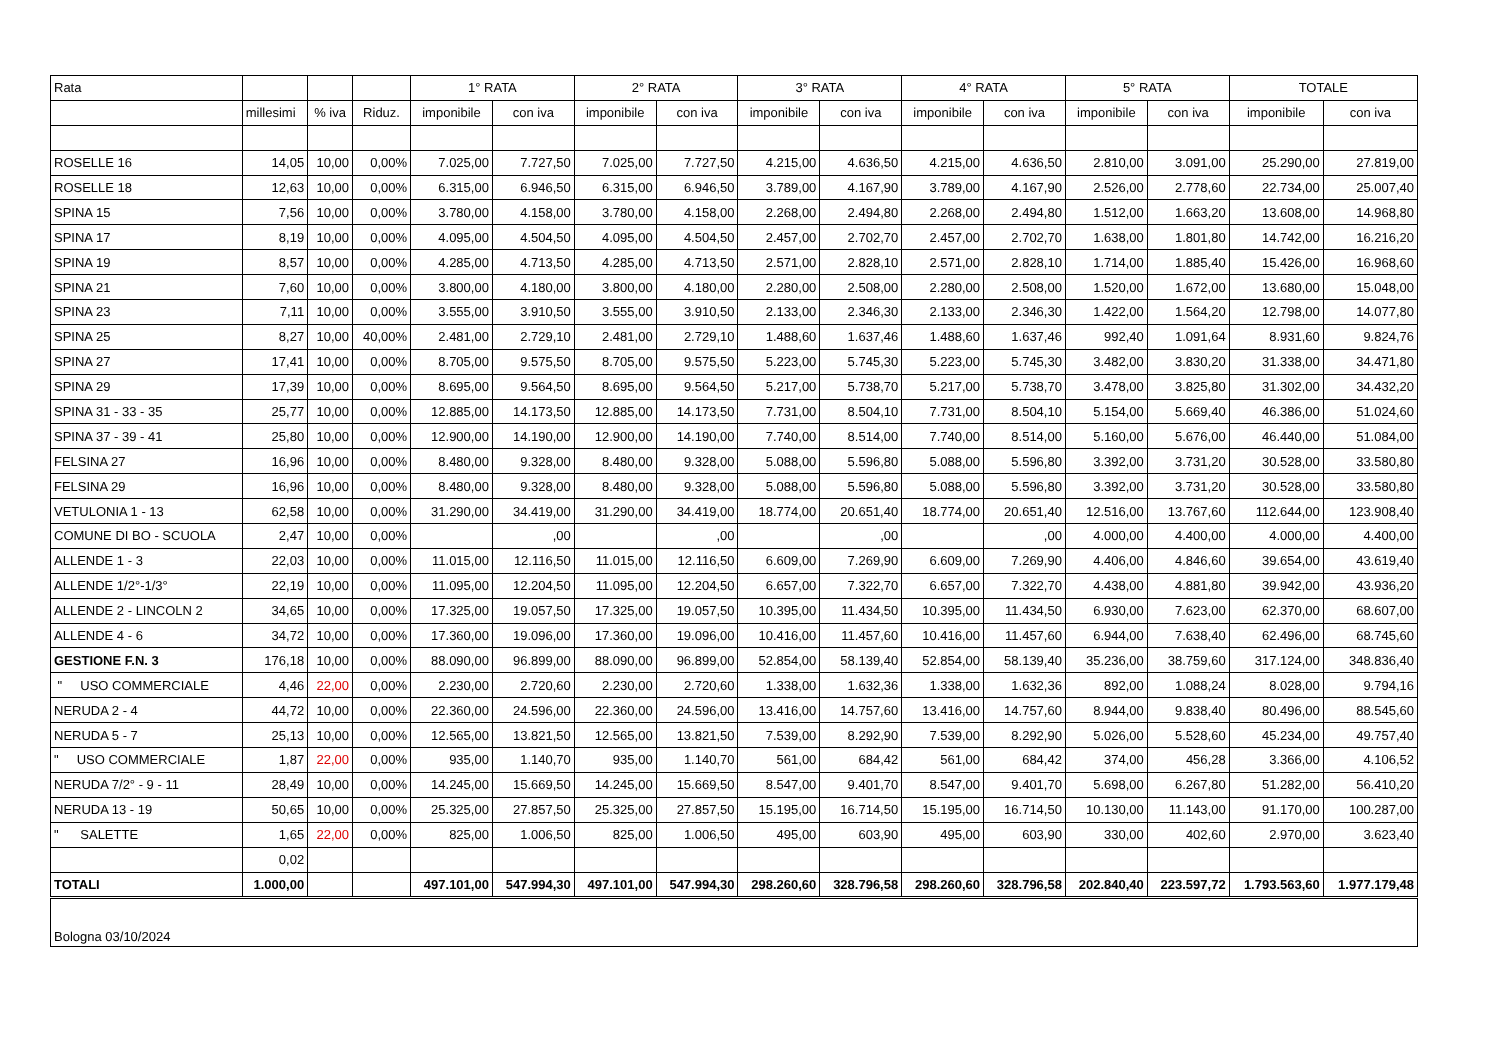| Rata | | | | 1° RATA | | 2° RATA | | 3° RATA | | 4° RATA | | 5° RATA | | TOTALE | |
| --- | --- | --- | --- | --- | --- | --- | --- | --- | --- | --- | --- | --- | --- | --- | --- |
| | millesimi | % iva | Riduz. | imponibile | con iva | imponibile | con iva | imponibile | con iva | imponibile | con iva | imponibile | con iva | imponibile | con iva |
| ROSELLE 16 | 14,05 | 10,00 | 0,00% | 7.025,00 | 7.727,50 | 7.025,00 | 7.727,50 | 4.215,00 | 4.636,50 | 4.215,00 | 4.636,50 | 2.810,00 | 3.091,00 | 25.290,00 | 27.819,00 |
| ROSELLE 18 | 12,63 | 10,00 | 0,00% | 6.315,00 | 6.946,50 | 6.315,00 | 6.946,50 | 3.789,00 | 4.167,90 | 3.789,00 | 4.167,90 | 2.526,00 | 2.778,60 | 22.734,00 | 25.007,40 |
| SPINA 15 | 7,56 | 10,00 | 0,00% | 3.780,00 | 4.158,00 | 3.780,00 | 4.158,00 | 2.268,00 | 2.494,80 | 2.268,00 | 2.494,80 | 1.512,00 | 1.663,20 | 13.608,00 | 14.968,80 |
| SPINA 17 | 8,19 | 10,00 | 0,00% | 4.095,00 | 4.504,50 | 4.095,00 | 4.504,50 | 2.457,00 | 2.702,70 | 2.457,00 | 2.702,70 | 1.638,00 | 1.801,80 | 14.742,00 | 16.216,20 |
| SPINA 19 | 8,57 | 10,00 | 0,00% | 4.285,00 | 4.713,50 | 4.285,00 | 4.713,50 | 2.571,00 | 2.828,10 | 2.571,00 | 2.828,10 | 1.714,00 | 1.885,40 | 15.426,00 | 16.968,60 |
| SPINA 21 | 7,60 | 10,00 | 0,00% | 3.800,00 | 4.180,00 | 3.800,00 | 4.180,00 | 2.280,00 | 2.508,00 | 2.280,00 | 2.508,00 | 1.520,00 | 1.672,00 | 13.680,00 | 15.048,00 |
| SPINA 23 | 7,11 | 10,00 | 0,00% | 3.555,00 | 3.910,50 | 3.555,00 | 3.910,50 | 2.133,00 | 2.346,30 | 2.133,00 | 2.346,30 | 1.422,00 | 1.564,20 | 12.798,00 | 14.077,80 |
| SPINA 25 | 8,27 | 10,00 | 40,00% | 2.481,00 | 2.729,10 | 2.481,00 | 2.729,10 | 1.488,60 | 1.637,46 | 1.488,60 | 1.637,46 | 992,40 | 1.091,64 | 8.931,60 | 9.824,76 |
| SPINA 27 | 17,41 | 10,00 | 0,00% | 8.705,00 | 9.575,50 | 8.705,00 | 9.575,50 | 5.223,00 | 5.745,30 | 5.223,00 | 5.745,30 | 3.482,00 | 3.830,20 | 31.338,00 | 34.471,80 |
| SPINA 29 | 17,39 | 10,00 | 0,00% | 8.695,00 | 9.564,50 | 8.695,00 | 9.564,50 | 5.217,00 | 5.738,70 | 5.217,00 | 5.738,70 | 3.478,00 | 3.825,80 | 31.302,00 | 34.432,20 |
| SPINA 31 - 33 - 35 | 25,77 | 10,00 | 0,00% | 12.885,00 | 14.173,50 | 12.885,00 | 14.173,50 | 7.731,00 | 8.504,10 | 7.731,00 | 8.504,10 | 5.154,00 | 5.669,40 | 46.386,00 | 51.024,60 |
| SPINA 37 - 39 - 41 | 25,80 | 10,00 | 0,00% | 12.900,00 | 14.190,00 | 12.900,00 | 14.190,00 | 7.740,00 | 8.514,00 | 7.740,00 | 8.514,00 | 5.160,00 | 5.676,00 | 46.440,00 | 51.084,00 |
| FELSINA 27 | 16,96 | 10,00 | 0,00% | 8.480,00 | 9.328,00 | 8.480,00 | 9.328,00 | 5.088,00 | 5.596,80 | 5.088,00 | 5.596,80 | 3.392,00 | 3.731,20 | 30.528,00 | 33.580,80 |
| FELSINA 29 | 16,96 | 10,00 | 0,00% | 8.480,00 | 9.328,00 | 8.480,00 | 9.328,00 | 5.088,00 | 5.596,80 | 5.088,00 | 5.596,80 | 3.392,00 | 3.731,20 | 30.528,00 | 33.580,80 |
| VETULONIA 1 - 13 | 62,58 | 10,00 | 0,00% | 31.290,00 | 34.419,00 | 31.290,00 | 34.419,00 | 18.774,00 | 20.651,40 | 18.774,00 | 20.651,40 | 12.516,00 | 13.767,60 | 112.644,00 | 123.908,40 |
| COMUNE DI BO - SCUOLA | 2,47 | 10,00 | 0,00% | | ,00 | | ,00 | | ,00 | | ,00 | 4.000,00 | 4.400,00 | 4.000,00 | 4.400,00 |
| ALLENDE 1 - 3 | 22,03 | 10,00 | 0,00% | 11.015,00 | 12.116,50 | 11.015,00 | 12.116,50 | 6.609,00 | 7.269,90 | 6.609,00 | 7.269,90 | 4.406,00 | 4.846,60 | 39.654,00 | 43.619,40 |
| ALLENDE 1/2°-1/3° | 22,19 | 10,00 | 0,00% | 11.095,00 | 12.204,50 | 11.095,00 | 12.204,50 | 6.657,00 | 7.322,70 | 6.657,00 | 7.322,70 | 4.438,00 | 4.881,80 | 39.942,00 | 43.936,20 |
| ALLENDE 2 - LINCOLN 2 | 34,65 | 10,00 | 0,00% | 17.325,00 | 19.057,50 | 17.325,00 | 19.057,50 | 10.395,00 | 11.434,50 | 10.395,00 | 11.434,50 | 6.930,00 | 7.623,00 | 62.370,00 | 68.607,00 |
| ALLENDE 4 - 6 | 34,72 | 10,00 | 0,00% | 17.360,00 | 19.096,00 | 17.360,00 | 19.096,00 | 10.416,00 | 11.457,60 | 10.416,00 | 11.457,60 | 6.944,00 | 7.638,40 | 62.496,00 | 68.745,60 |
| GESTIONE F.N. 3 | 176,18 | 10,00 | 0,00% | 88.090,00 | 96.899,00 | 88.090,00 | 96.899,00 | 52.854,00 | 58.139,40 | 52.854,00 | 58.139,40 | 35.236,00 | 38.759,60 | 317.124,00 | 348.836,40 |
| " USO COMMERCIALE | 4,46 | 22,00 | 0,00% | 2.230,00 | 2.720,60 | 2.230,00 | 2.720,60 | 1.338,00 | 1.632,36 | 1.338,00 | 1.632,36 | 892,00 | 1.088,24 | 8.028,00 | 9.794,16 |
| NERUDA 2 - 4 | 44,72 | 10,00 | 0,00% | 22.360,00 | 24.596,00 | 22.360,00 | 24.596,00 | 13.416,00 | 14.757,60 | 13.416,00 | 14.757,60 | 8.944,00 | 9.838,40 | 80.496,00 | 88.545,60 |
| NERUDA 5 - 7 | 25,13 | 10,00 | 0,00% | 12.565,00 | 13.821,50 | 12.565,00 | 13.821,50 | 7.539,00 | 8.292,90 | 7.539,00 | 8.292,90 | 5.026,00 | 5.528,60 | 45.234,00 | 49.757,40 |
| " USO COMMERCIALE | 1,87 | 22,00 | 0,00% | 935,00 | 1.140,70 | 935,00 | 1.140,70 | 561,00 | 684,42 | 561,00 | 684,42 | 374,00 | 456,28 | 3.366,00 | 4.106,52 |
| NERUDA 7/2° - 9 - 11 | 28,49 | 10,00 | 0,00% | 14.245,00 | 15.669,50 | 14.245,00 | 15.669,50 | 8.547,00 | 9.401,70 | 8.547,00 | 9.401,70 | 5.698,00 | 6.267,80 | 51.282,00 | 56.410,20 |
| NERUDA 13 - 19 | 50,65 | 10,00 | 0,00% | 25.325,00 | 27.857,50 | 25.325,00 | 27.857,50 | 15.195,00 | 16.714,50 | 15.195,00 | 16.714,50 | 10.130,00 | 11.143,00 | 91.170,00 | 100.287,00 |
| " SALETTE | 1,65 | 22,00 | 0,00% | 825,00 | 1.006,50 | 825,00 | 1.006,50 | 495,00 | 603,90 | 495,00 | 603,90 | 330,00 | 402,60 | 2.970,00 | 3.623,40 |
| | 0,02 | | | | | | | | | | | | | | |
| TOTALI | 1.000,00 | | | 497.101,00 | 547.994,30 | 497.101,00 | 547.994,30 | 298.260,60 | 328.796,58 | 298.260,60 | 328.796,58 | 202.840,40 | 223.597,72 | 1.793.563,60 | 1.977.179,48 |
| Bologna 03/10/2024 | | | | | | | | | | | | | | | |